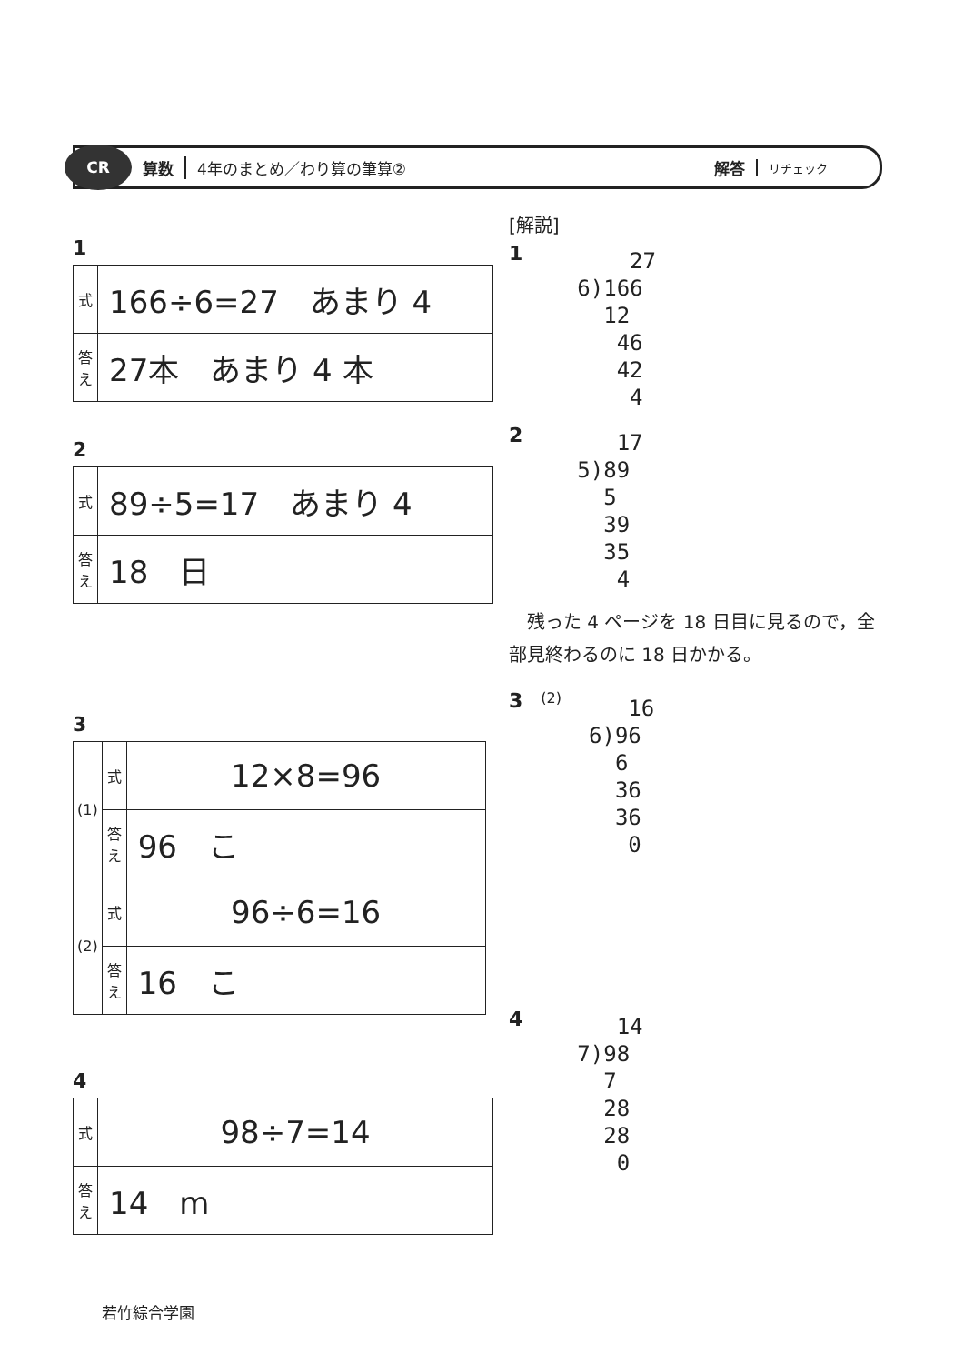CR
算数 4年のまとめ／わり算の筆算② 解答
リチェック
1
| 式 | 166÷6=27 あまり 4 |
| 答え | 27本 あまり 4 本 |
2
| 式 | 89÷5=17 あまり 4 |
| 答え | 18 日 |
3
| (1) | 式 | 12×8=96 |
| | 答え | 96 こ |
| (2) | 式 | 96÷6=16 |
| | 答え | 16 こ |
4
| 式 | 98÷7=14 |
| 答え | 14 m |
[解説]
1
27 6)166 12 46 42 4
2
17 5)89 5 39 35 4
　残った 4 ページを 18 日目に見るので，全部見終わるのに 18 日かかる。
3 (2)
16 6)96 6 36 36 0
4
14 7)98 7 28 28 0
若竹綜合学園